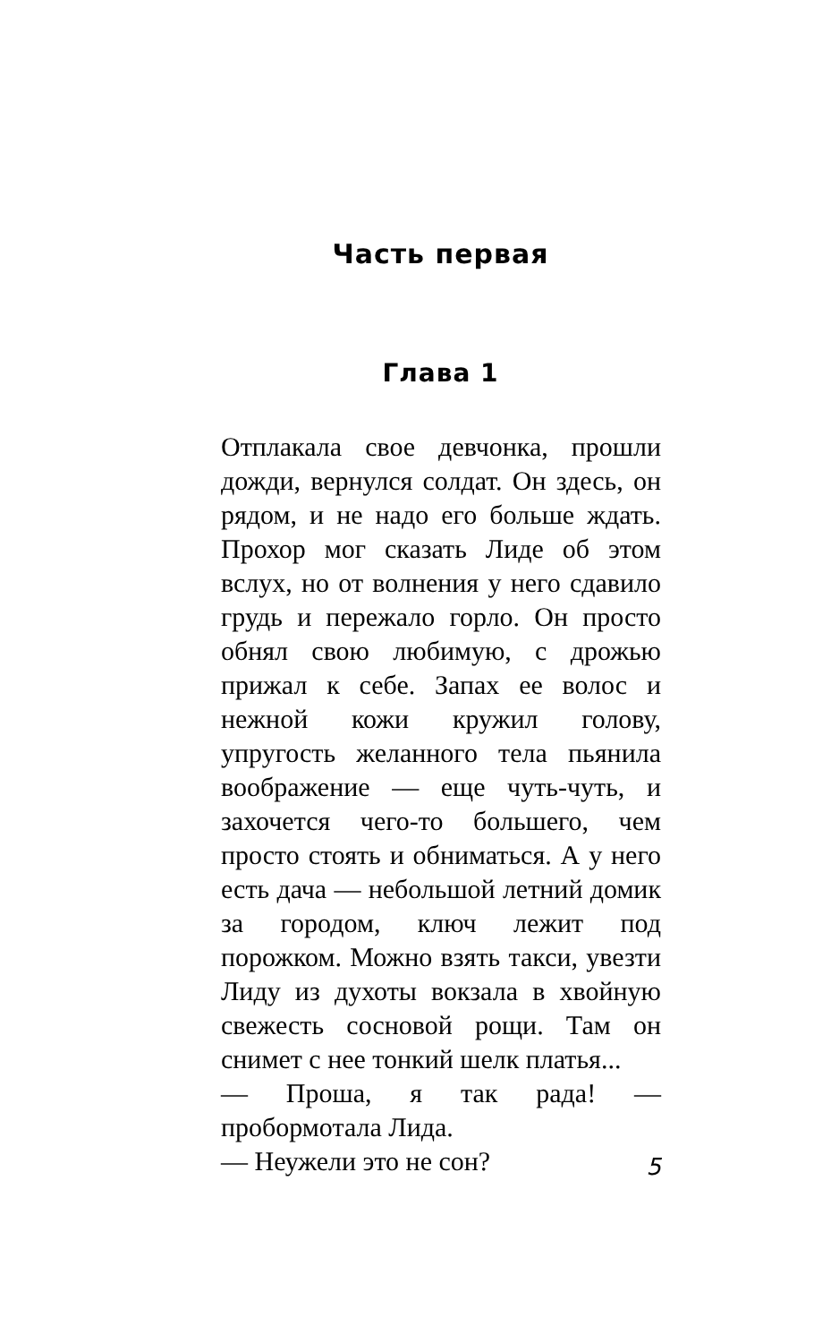Часть первая
Глава 1
Отплакала свое девчонка, прошли дожди, вернулся солдат. Он здесь, он рядом, и не надо его больше ждать. Прохор мог сказать Лиде об этом вслух, но от волнения у него сдавило грудь и пережало горло. Он просто обнял свою любимую, с дрожью прижал к себе. Запах ее волос и нежной кожи кружил голову, упругость желанного тела пьянила воображение — еще чуть-чуть, и захочется чего-то большего, чем просто стоять и обниматься. А у него есть дача — небольшой летний домик за городом, ключ лежит под порожком. Можно взять такси, увезти Лиду из духоты вокзала в хвойную свежесть сосновой рощи. Там он снимет с нее тонкий шелк платья...
— Проша, я так рада! — пробормотала Лида.
— Неужели это не сон?
5